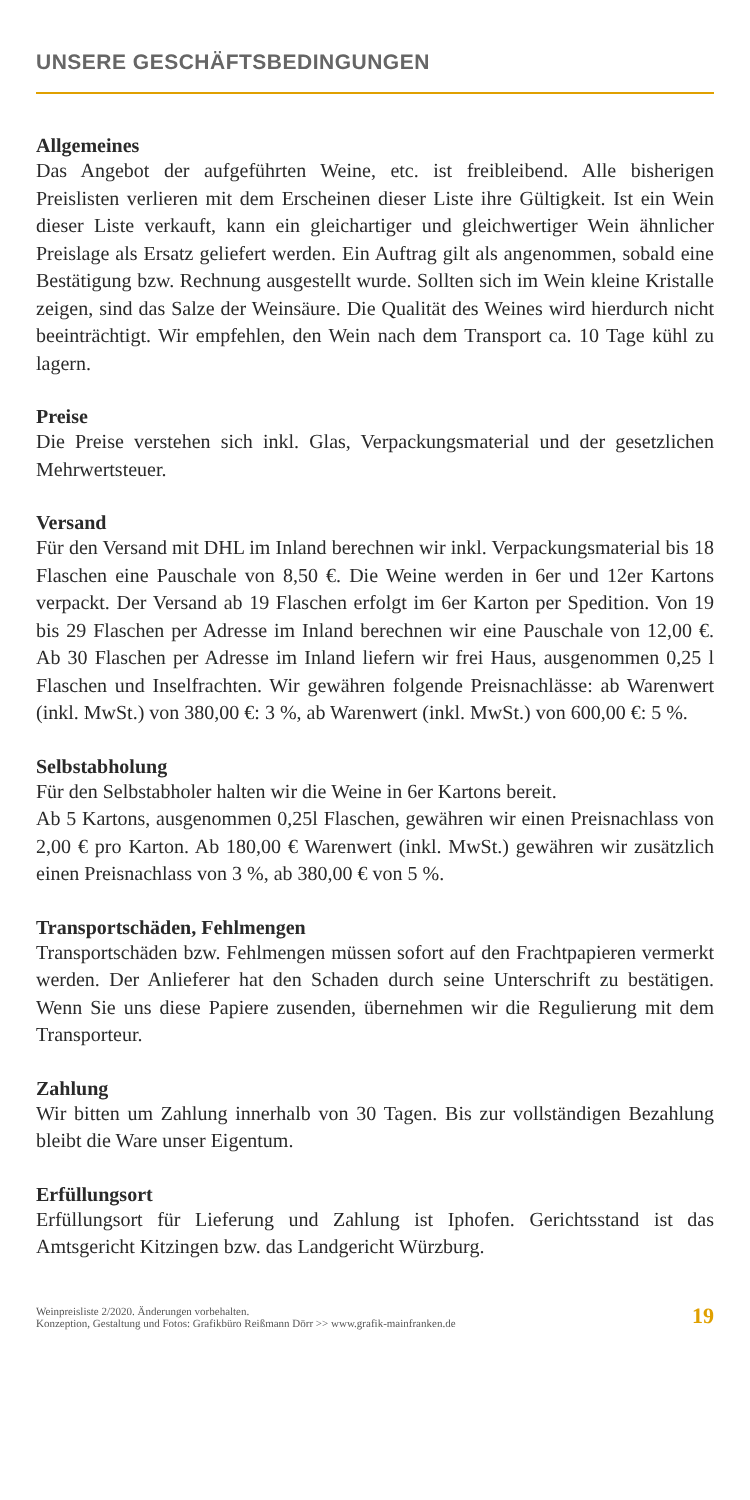UNSERE GESCHÄFTSBEDINGUNGEN
Allgemeines
Das Angebot der aufgeführten Weine, etc. ist freibleibend. Alle bisherigen Preislisten verlieren mit dem Erscheinen dieser Liste ihre Gültigkeit. Ist ein Wein dieser Liste verkauft, kann ein gleichartiger und gleichwertiger Wein ähnlicher Preislage als Ersatz geliefert werden. Ein Auftrag gilt als angenommen, sobald eine Bestätigung bzw. Rechnung ausgestellt wurde. Sollten sich im Wein kleine Kristalle zeigen, sind das Salze der Weinsäure. Die Qualität des Weines wird hierdurch nicht beeinträchtigt. Wir empfehlen, den Wein nach dem Transport ca. 10 Tage kühl zu lagern.
Preise
Die Preise verstehen sich inkl. Glas, Verpackungsmaterial und der gesetzlichen Mehrwertsteuer.
Versand
Für den Versand mit DHL im Inland berechnen wir inkl. Verpackungsmaterial bis 18 Flaschen eine Pauschale von 8,50 €. Die Weine werden in 6er und 12er Kartons verpackt. Der Versand ab 19 Flaschen erfolgt im 6er Karton per Spedition. Von 19 bis 29 Flaschen per Adresse im Inland berechnen wir eine Pauschale von 12,00 €. Ab 30 Flaschen per Adresse im Inland liefern wir frei Haus, ausgenommen 0,25 l Flaschen und Inselfrachten. Wir gewähren folgende Preisnachlässe: ab Warenwert (inkl. MwSt.) von 380,00 €: 3 %, ab Warenwert (inkl. MwSt.) von 600,00 €: 5 %.
Selbstabholung
Für den Selbstabholer halten wir die Weine in 6er Kartons bereit.
Ab 5 Kartons, ausgenommen 0,25l Flaschen, gewähren wir einen Preisnachlass von 2,00 € pro Karton. Ab 180,00 € Warenwert (inkl. MwSt.) gewähren wir zusätzlich einen Preisnachlass von 3 %, ab 380,00 € von 5 %.
Transportschäden, Fehlmengen
Transportschäden bzw. Fehlmengen müssen sofort auf den Frachtpapieren vermerkt werden. Der Anlieferer hat den Schaden durch seine Unterschrift zu bestätigen. Wenn Sie uns diese Papiere zusenden, übernehmen wir die Regulierung mit dem Transporteur.
Zahlung
Wir bitten um Zahlung innerhalb von 30 Tagen. Bis zur vollständigen Bezahlung bleibt die Ware unser Eigentum.
Erfüllungsort
Erfüllungsort für Lieferung und Zahlung ist Iphofen. Gerichtsstand ist das Amtsgericht Kitzingen bzw. das Landgericht Würzburg.
Weinpreisliste 2/2020. Änderungen vorbehalten.
Konzeption, Gestaltung und Fotos: Grafikbüro Reißmann Dörr >> www.grafik-mainfranken.de
19